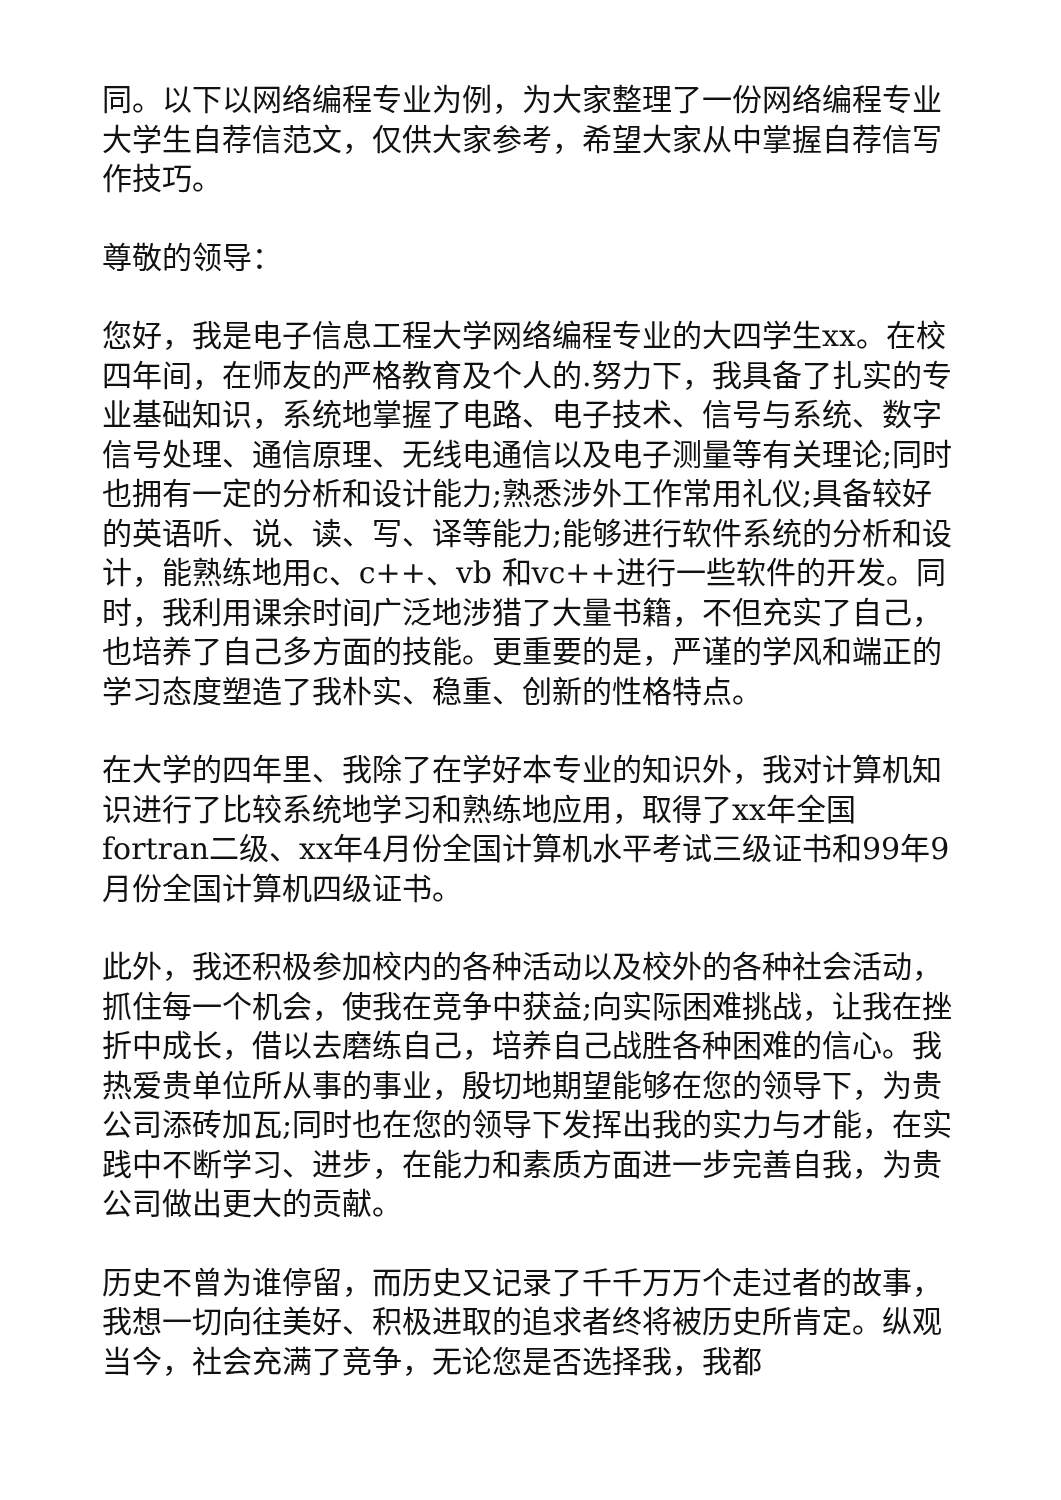同。以下以网络编程专业为例，为大家整理了一份网络编程专业大学生自荐信范文，仅供大家参考，希望大家从中掌握自荐信写作技巧。
尊敬的领导：
您好，我是电子信息工程大学网络编程专业的大四学生xx。在校四年间，在师友的严格教育及个人的.努力下，我具备了扎实的专业基础知识，系统地掌握了电路、电子技术、信号与系统、数字信号处理、通信原理、无线电通信以及电子测量等有关理论;同时也拥有一定的分析和设计能力;熟悉涉外工作常用礼仪;具备较好的英语听、说、读、写、译等能力;能够进行软件系统的分析和设计，能熟练地用c、c++、vb 和vc++进行一些软件的开发。同时，我利用课余时间广泛地涉猎了大量书籍，不但充实了自己，也培养了自己多方面的技能。更重要的是，严谨的学风和端正的学习态度塑造了我朴实、稳重、创新的性格特点。
在大学的四年里、我除了在学好本专业的知识外，我对计算机知识进行了比较系统地学习和熟练地应用，取得了xx年全国fortran二级、xx年4月份全国计算机水平考试三级证书和99年9月份全国计算机四级证书。
此外，我还积极参加校内的各种活动以及校外的各种社会活动，抓住每一个机会，使我在竞争中获益;向实际困难挑战，让我在挫折中成长，借以去磨练自己，培养自己战胜各种困难的信心。我热爱贵单位所从事的事业，殷切地期望能够在您的领导下，为贵公司添砖加瓦;同时也在您的领导下发挥出我的实力与才能，在实践中不断学习、进步，在能力和素质方面进一步完善自我，为贵公司做出更大的贡献。
历史不曾为谁停留，而历史又记录了千千万万个走过者的故事，我想一切向往美好、积极进取的追求者终将被历史所肯定。纵观当今，社会充满了竞争，无论您是否选择我，我都